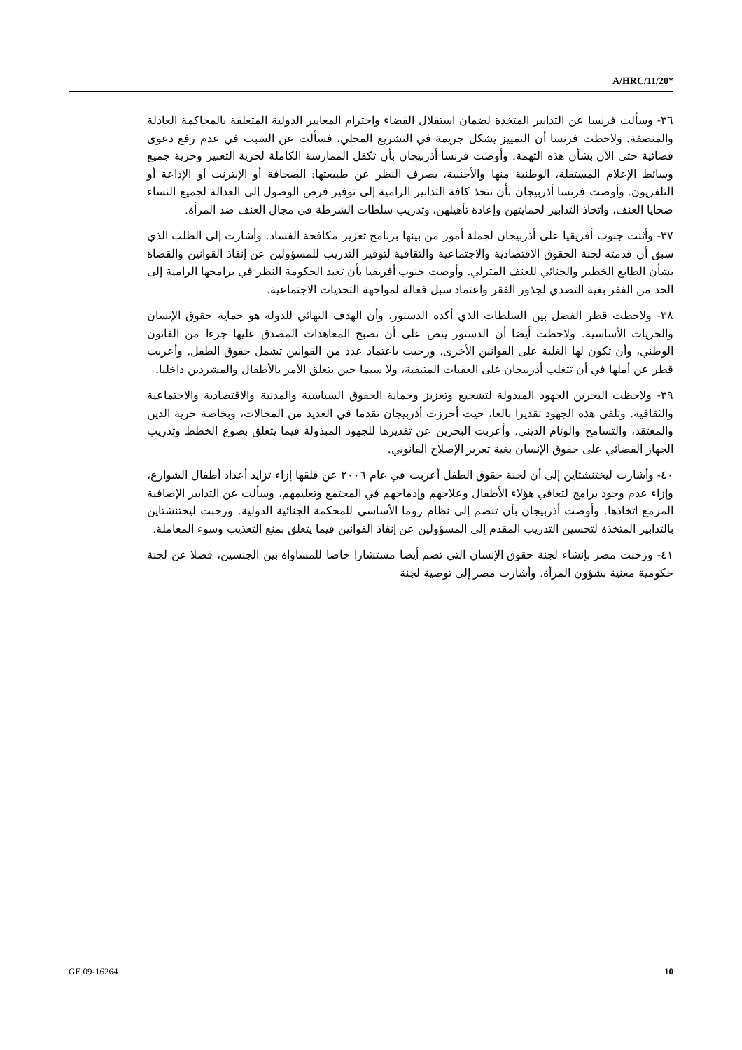A/HRC/11/20*
٣٦- وسألت فرنسا عن التدابير المتخذة لضمان استقلال القضاء واحترام المعايير الدولية المتعلقة بالمحاكمة العادلة والمنصفة. ولاحظت فرنسا أن التمييز يشكل جريمة في التشريع المحلي، فسألت عن السبب في عدم رفع دعوى قضائية حتى الآن بشأن هذه التهمة. وأوصت فرنسا أذربيجان بأن تكفل الممارسة الكاملة لحرية التعبير وحرية جميع وسائط الإعلام المستقلة، الوطنية منها والأجنبية، بصرف النظر عن طبيعتها: الصحافة أو الإنترنت أو الإذاعة أو التلفزيون. وأوصت فرنسا أذربيجان بأن تتخذ كافة التدابير الرامية إلى توفير فرص الوصول إلى العدالة لجميع النساء ضحايا العنف، واتخاذ التدابير لحمايتهن وإعادة تأهيلهن، وتدريب سلطات الشرطة في مجال العنف ضد المرأة.
٣٧- وأثنت جنوب أفريقيا على أذربيجان لجملة أمور من بينها برنامج تعزيز مكافحة الفساد. وأشارت إلى الطلب الذي سبق أن قدمته لجنة الحقوق الاقتصادية والاجتماعية والثقافية لتوفير التدريب للمسؤولين عن إنفاذ القوانين والقضاة بشأن الطابع الخطير والجنائي للعنف المترلي. وأوصت جنوب أفريقيا بأن تعيد الحكومة النظر في برامجها الرامية إلى الحد من الفقر بغية التصدي لجذور الفقر واعتماد سبل فعالة لمواجهة التحديات الاجتماعية.
٣٨- ولاحظت قطر الفصل بين السلطات الذي أكده الدستور، وأن الهدف النهائي للدولة هو حماية حقوق الإنسان والحريات الأساسية. ولاحظت أيضا أن الدستور ينص على أن تصبح المعاهدات المصدق عليها جزءا من القانون الوطني، وأن تكون لها الغلبة على القوانين الأخرى. ورحبت باعتماد عدد من القوانين تشمل حقوق الطفل. وأعربت قطر عن أملها في أن تتغلب أذربيجان على العقبات المتبقية، ولا سيما حين يتعلق الأمر بالأطفال والمشردين داخليا.
٣٩- ولاحظت البحرين الجهود المبذولة لتشجيع وتعزيز وحماية الحقوق السياسية والمدنية والاقتصادية والاجتماعية والثقافية. وتلقى هذه الجهود تقديرا بالغا، حيث أحرزت أذربيجان تقدما في العديد من المجالات، وبخاصة حرية الدين والمعتقد، والتسامح والوئام الديني. وأعربت البحرين عن تقديرها للجهود المبذولة فيما يتعلق بصوغ الخطط وتدريب الجهاز القضائي على حقوق الإنسان بغية تعزيز الإصلاح القانوني.
٤٠- وأشارت ليختنشتاين إلى أن لجنة حقوق الطفل أعربت في عام ٢٠٠٦ عن قلقها إزاء تزايد أعداد أطفال الشوارع، وإزاء عدم وجود برامج لتعافي هؤلاء الأطفال وعلاجهم وإدماجهم في المجتمع وتعليمهم، وسألت عن التدابير الإضافية المزمع اتخاذها. وأوصت أذربيجان بأن تنضم إلى نظام روما الأساسي للمحكمة الجنائية الدولية. ورحبت ليختنشتاين بالتدابير المتخذة لتحسين التدريب المقدم إلى المسؤولين عن إنفاذ القوانين فيما يتعلق بمنع التعذيب وسوء المعاملة.
٤١- ورحبت مصر بإنشاء لجنة حقوق الإنسان التي تضم أيضا مستشارا خاصا للمساواة بين الجنسين، فضلا عن لجنة حكومية معنية بشؤون المرأة. وأشارت مصر إلى توصية لجنة
GE.09-16264 10